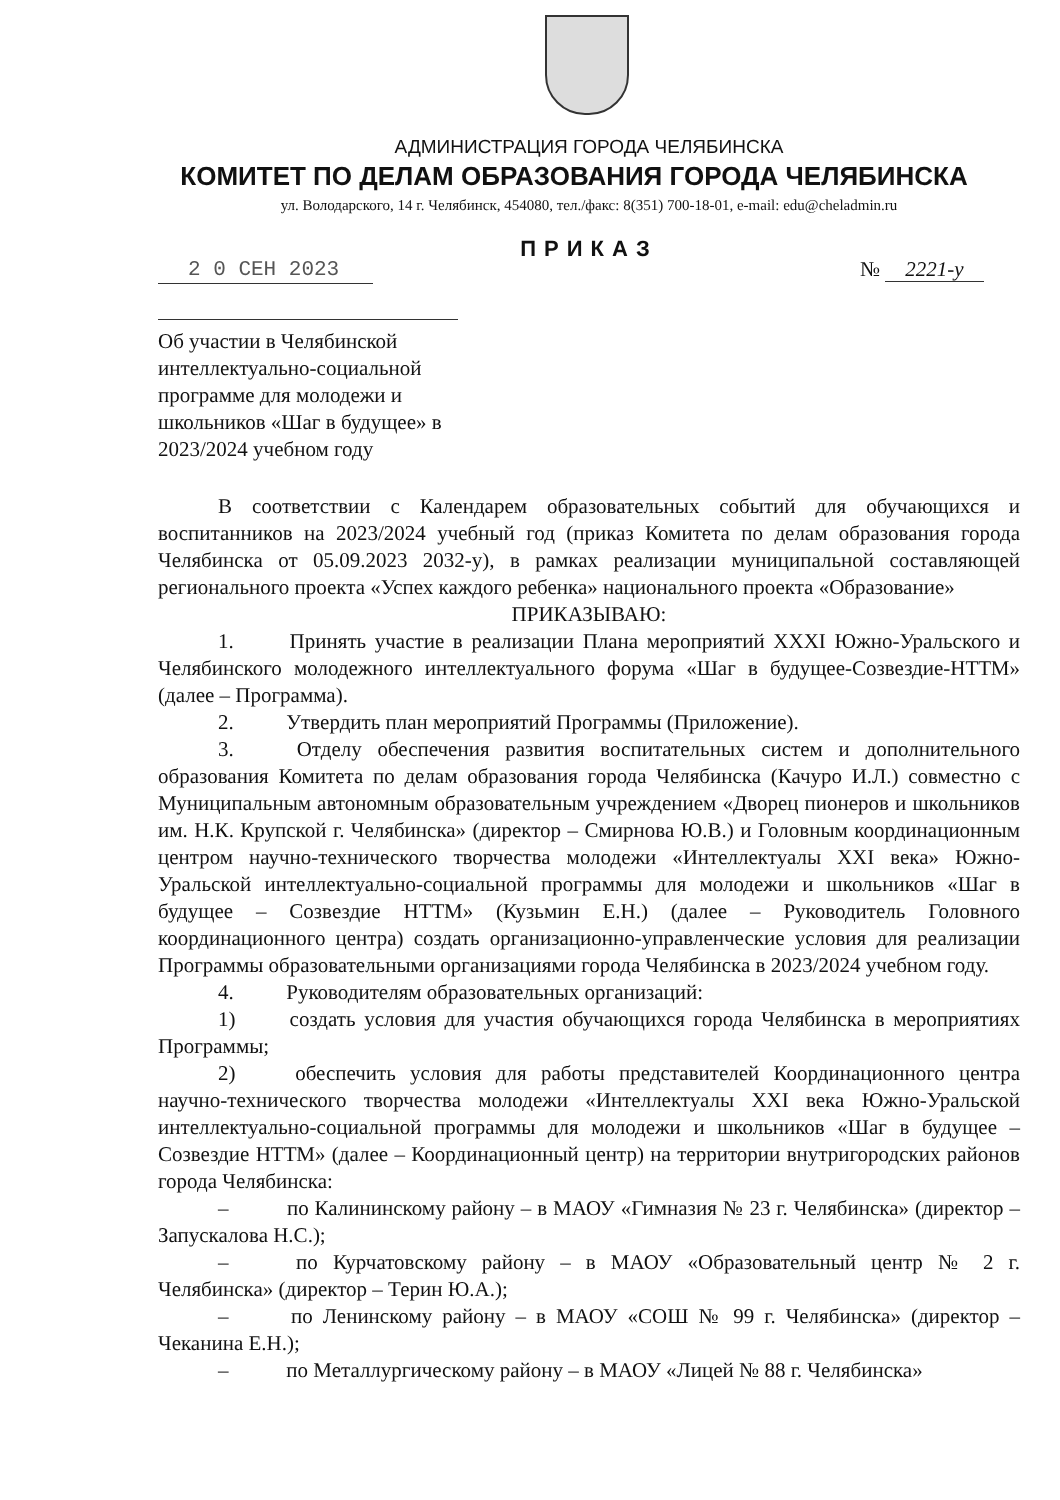АДМИНИСТРАЦИЯ ГОРОДА ЧЕЛЯБИНСКА
КОМИТЕТ ПО ДЕЛАМ ОБРАЗОВАНИЯ ГОРОДА ЧЕЛЯБИНСКА
ул. Володарского, 14 г. Челябинск, 454080, тел./факс: 8(351) 700-18-01, e-mail: edu@cheladmin.ru
ПРИКАЗ
2 0 СЕН 2023 № 2221-у
Об участии в Челябинской интеллектуально-социальной программе для молодежи и школьников «Шаг в будущее» в 2023/2024 учебном году
В соответствии с Календарем образовательных событий для обучающихся и воспитанников на 2023/2024 учебный год (приказ Комитета по делам образования города Челябинска от 05.09.2023 2032-у), в рамках реализации муниципальной составляющей регионального проекта «Успех каждого ребенка» национального проекта «Образование»
ПРИКАЗЫВАЮ:
1. Принять участие в реализации Плана мероприятий XXXI Южно-Уральского и Челябинского молодежного интеллектуального форума «Шаг в будущее-Созвездие-НТТМ» (далее – Программа).
2. Утвердить план мероприятий Программы (Приложение).
3. Отделу обеспечения развития воспитательных систем и дополнительного образования Комитета по делам образования города Челябинска (Качуро И.Л.) совместно с Муниципальным автономным образовательным учреждением «Дворец пионеров и школьников им. Н.К. Крупской г. Челябинска» (директор – Смирнова Ю.В.) и Головным координационным центром научно-технического творчества молодежи «Интеллектуалы XXI века» Южно-Уральской интеллектуально-социальной программы для молодежи и школьников «Шаг в будущее – Созвездие НТТМ» (Кузьмин Е.Н.) (далее – Руководитель Головного координационного центра) создать организационно-управленческие условия для реализации Программы образовательными организациями города Челябинска в 2023/2024 учебном году.
4. Руководителям образовательных организаций:
1) создать условия для участия обучающихся города Челябинска в мероприятиях Программы;
2) обеспечить условия для работы представителей Координационного центра научно-технического творчества молодежи «Интеллектуалы XXI века Южно-Уральской интеллектуально-социальной программы для молодежи и школьников «Шаг в будущее – Созвездие НТТМ» (далее – Координационный центр) на территории внутригородских районов города Челябинска:
– по Калининскому району – в МАОУ «Гимназия № 23 г. Челябинска» (директор – Запускалова Н.С.);
– по Курчатовскому району – в МАОУ «Образовательный центр № 2 г. Челябинска» (директор – Терин Ю.А.);
– по Ленинскому району – в МАОУ «СОШ № 99 г. Челябинска» (директор – Чеканина Е.Н.);
– по Металлургическому району – в МАОУ «Лицей № 88 г. Челябинска»